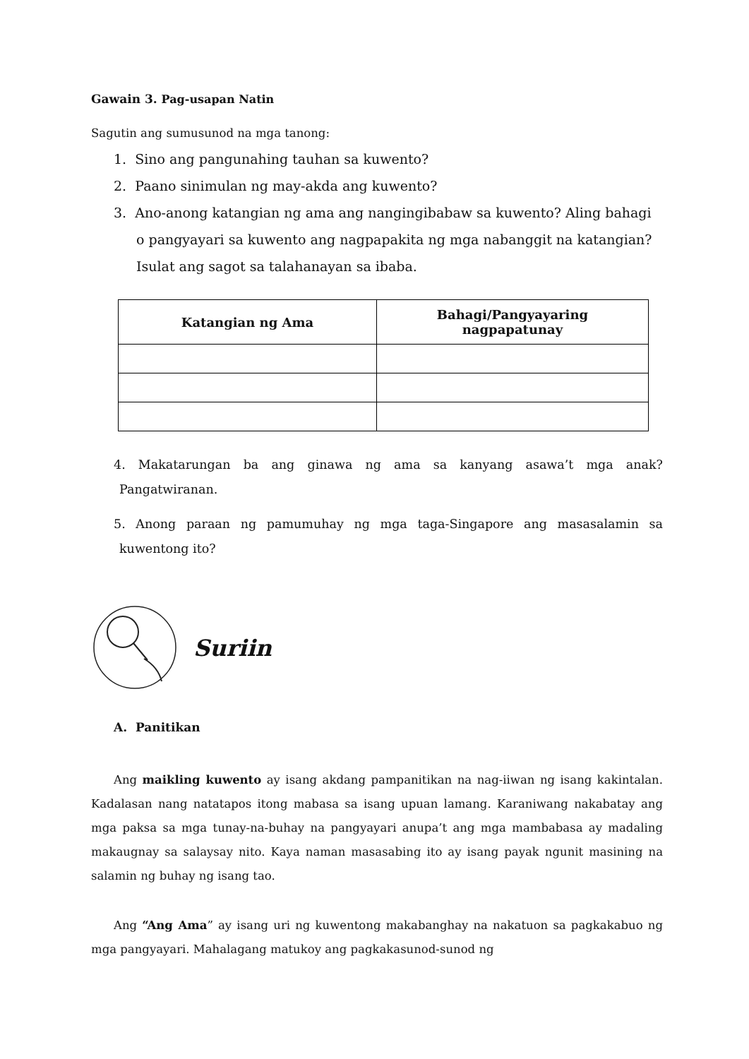Gawain 3. Pag-usapan Natin
Sagutin ang sumusunod na mga tanong:
1. Sino ang pangunahing tauhan sa kuwento?
2. Paano sinimulan ng may-akda ang kuwento?
3. Ano-anong katangian ng ama ang nangingibabaw sa kuwento? Aling bahagi o pangyayari sa kuwento ang nagpapakita ng mga nabanggit na katangian? Isulat ang sagot sa talahanayan sa ibaba.
| Katangian ng Ama | Bahagi/Pangyayaring nagpapatunay |
| --- | --- |
4. Makatarungan ba ang ginawa ng ama sa kanyang asawa’t mga anak? Pangatwiranan.
5. Anong paraan ng pamumuhay ng mga taga-Singapore ang masasalamin sa kuwentong ito?
Suriin
A. Panitikan
Ang maikling kuwento ay isang akdang pampanitikan na nag-iiwan ng isang kakintalan. Kadalasan nang natatapos itong mabasa sa isang upuan lamang. Karaniwang nakabatay ang mga paksa sa mga tunay-na-buhay na pangyayari anupa’t ang mga mambabasa ay madaling makaugnay sa salaysay nito. Kaya naman masasabing ito ay isang payak ngunit masining na salamin ng buhay ng isang tao.
Ang “Ang Ama” ay isang uri ng kuwentong makabanghay na nakatuon sa pagkakabuo ng mga pangyayari. Mahalagang matukoy ang pagkakasunod-sunod ng